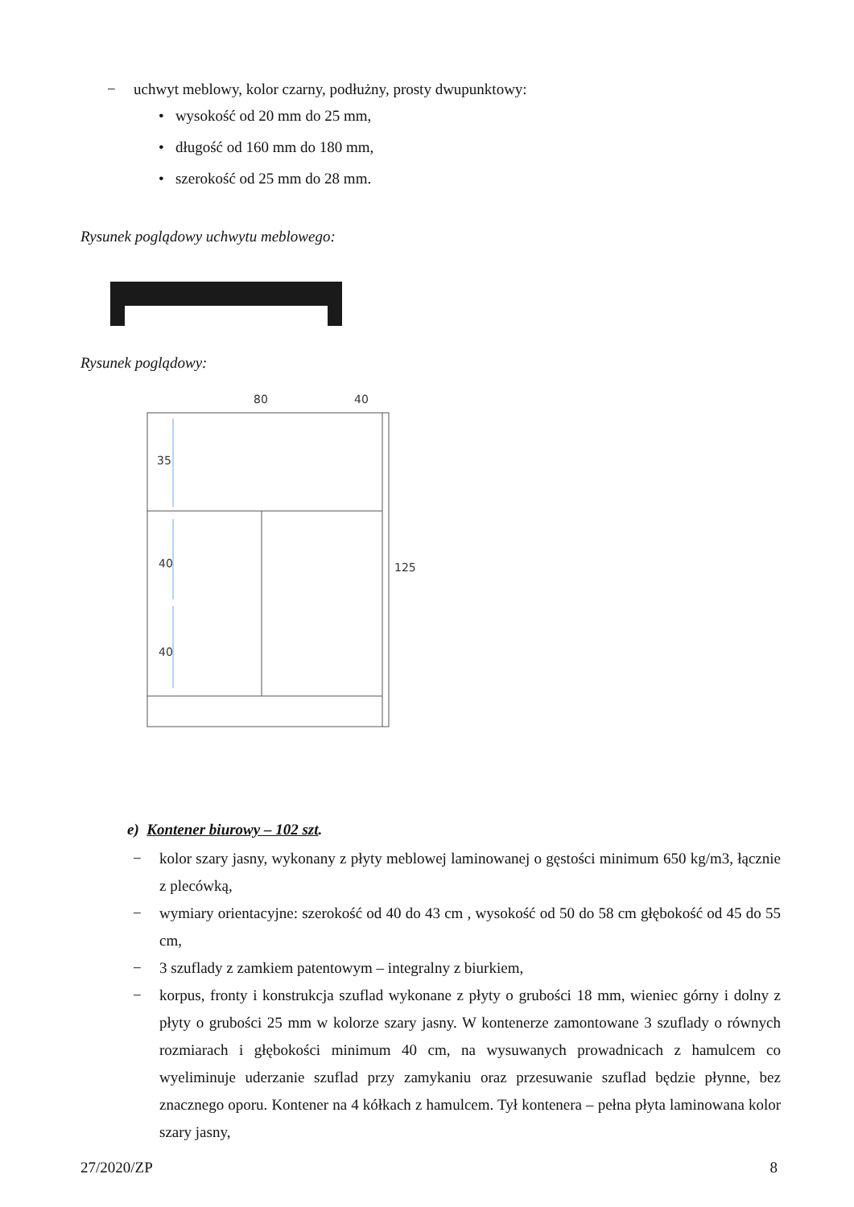− uchwyt meblowy, kolor czarny, podłużny, prosty dwupunktowy:
• wysokość od 20 mm do 25 mm,
• długość od 160 mm do 180 mm,
• szerokość od 25 mm do 28 mm.
Rysunek poglądowy uchwytu meblowego:
Rysunek poglądowy:
80
40
35
40
40
125
e) Kontener biurowy – 102 szt.
− kolor szary jasny, wykonany z płyty meblowej laminowanej o gęstości minimum 650 kg/m3, łącznie z plecówką,
− wymiary orientacyjne: szerokość od 40 do 43 cm , wysokość od 50 do 58 cm głębokość od 45 do 55 cm,
− 3 szuflady z zamkiem patentowym – integralny z biurkiem,
− korpus, fronty i konstrukcja szuflad wykonane z płyty o grubości 18 mm, wieniec górny i dolny z płyty o grubości 25 mm w kolorze szary jasny. W kontenerze zamontowane 3 szuflady o równych rozmiarach i głębokości minimum 40 cm, na wysuwanych prowadnicach z hamulcem co wyeliminuje uderzanie szuflad przy zamykaniu oraz przesuwanie szuflad będzie płynne, bez znacznego oporu. Kontener na 4 kółkach z hamulcem. Tył kontenera – pełna płyta laminowana kolor szary jasny,
27/2020/ZP 8